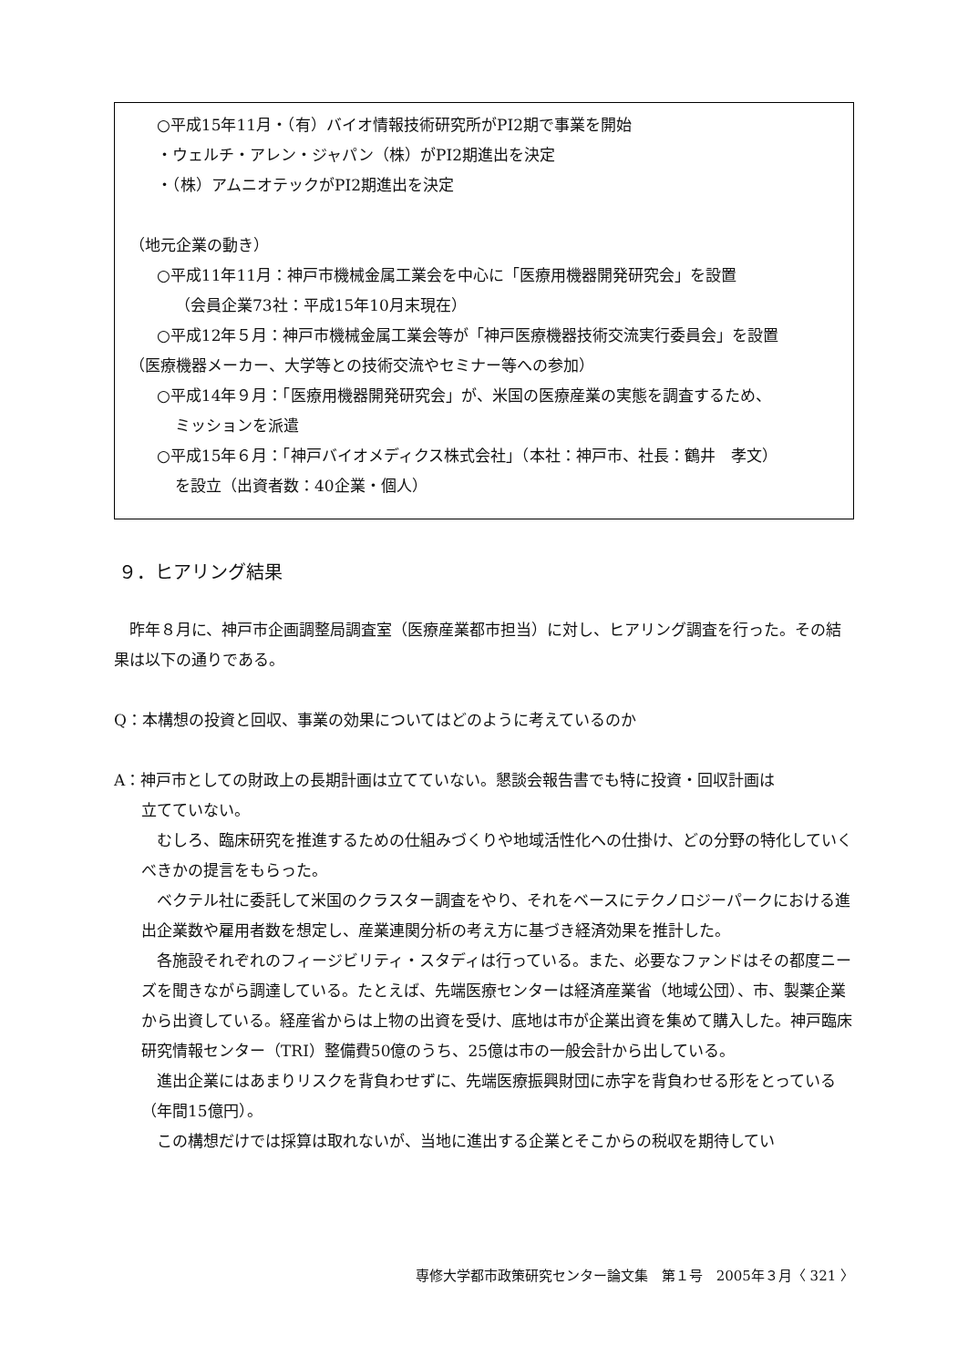○平成15年11月・（有）バイオ情報技術研究所がPI2期で事業を開始
・ウェルチ・アレン・ジャパン（株）がPI2期進出を決定
・（株）アムニオテックがPI2期進出を決定
（地元企業の動き）
○平成11年11月：神戸市機械金属工業会を中心に「医療用機器開発研究会」を設置
（会員企業73社：平成15年10月末現在）
○平成12年５月：神戸市機械金属工業会等が「神戸医療機器技術交流実行委員会」を設置
（医療機器メーカー、大学等との技術交流やセミナー等への参加）
○平成14年９月：「医療用機器開発研究会」が、米国の医療産業の実態を調査するため、
ミッションを派遣
○平成15年６月：「神戸バイオメディクス株式会社」（本社：神戸市、社長：鶴井　孝文）
を設立（出資者数：40企業・個人）
９．ヒアリング結果
　昨年８月に、神戸市企画調整局調査室（医療産業都市担当）に対し、ヒアリング調査を行った。その結果は以下の通りである。
Q：本構想の投資と回収、事業の効果についてはどのように考えているのか
A：神戸市としての財政上の長期計画は立てていない。懇談会報告書でも特に投資・回収計画は
立てていない。
　むしろ、臨床研究を推進するための仕組みづくりや地域活性化への仕掛け、どの分野の特化していくべきかの提言をもらった。
　ベクテル社に委託して米国のクラスター調査をやり、それをベースにテクノロジーパークにおける進出企業数や雇用者数を想定し、産業連関分析の考え方に基づき経済効果を推計した。
　各施設それぞれのフィージビリティ・スタディは行っている。また、必要なファンドはその都度ニーズを聞きながら調達している。たとえば、先端医療センターは経済産業省（地域公団）、市、製薬企業から出資している。経産省からは上物の出資を受け、底地は市が企業出資を集めて購入した。神戸臨床研究情報センター（TRI）整備費50億のうち、25億は市の一般会計から出している。
　進出企業にはあまりリスクを背負わせずに、先端医療振興財団に赤字を背負わせる形をとっている（年間15億円）。
　この構想だけでは採算は取れないが、当地に進出する企業とそこからの税収を期待してい
専修大学都市政策研究センター論文集　第１号　2005年３月〈 321 〉